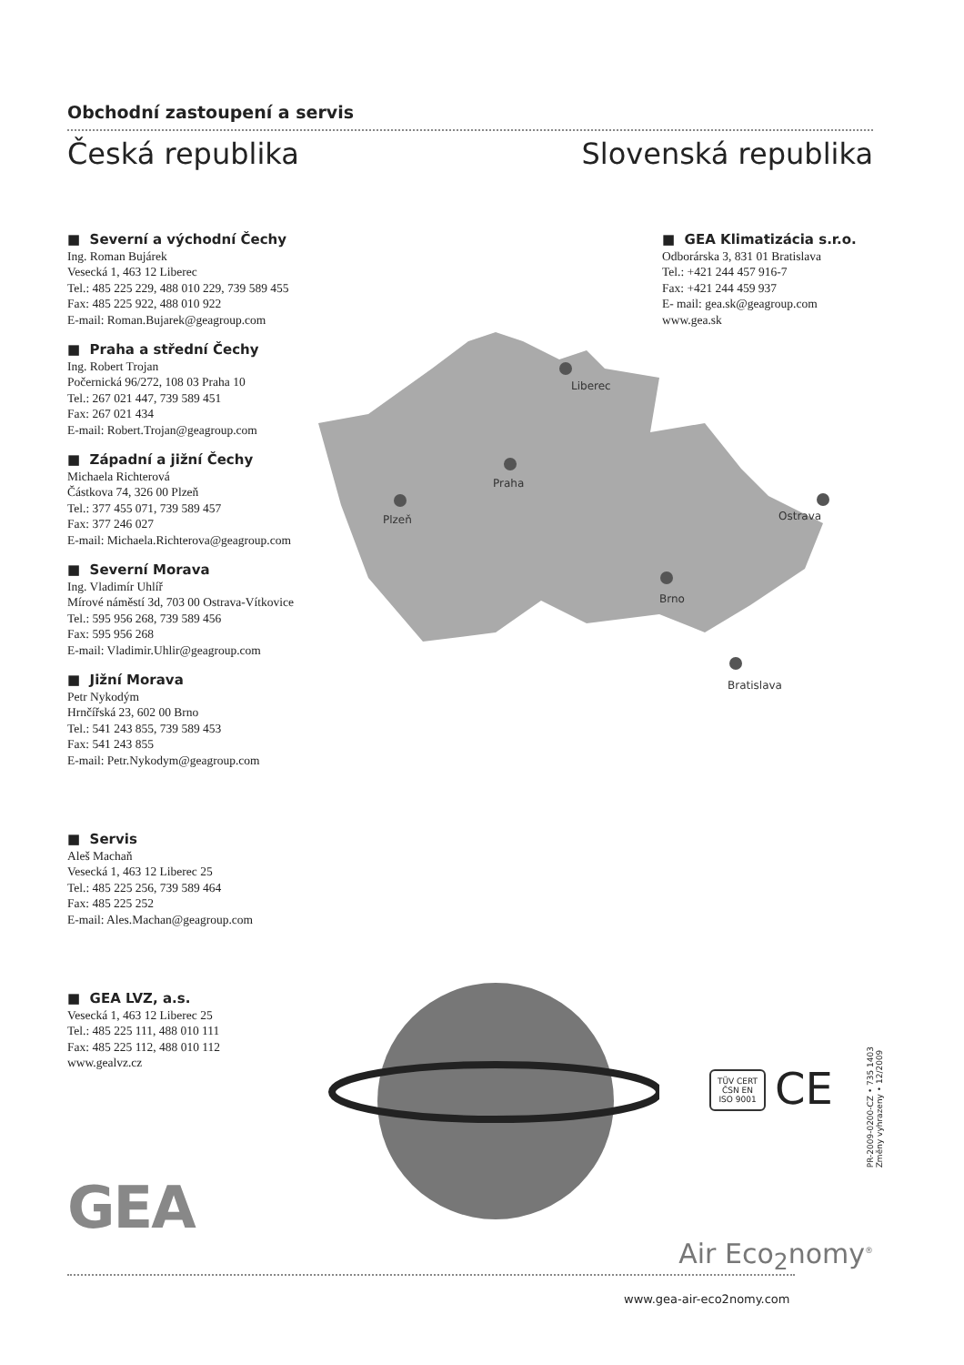Obchodní zastoupení a servis
Česká republika Slovenská republika
■ Severní a východní Čechy
Ing. Roman Bujárek
Vesecká 1, 463 12 Liberec
Tel.: 485 225 229, 488 010 229, 739 589 455
Fax: 485 225 922, 488 010 922
E-mail: Roman.Bujarek@geagroup.com
■ Praha a střední Čechy
Ing. Robert Trojan
Počernická 96/272, 108 03 Praha 10
Tel.: 267 021 447, 739 589 451
Fax: 267 021 434
E-mail: Robert.Trojan@geagroup.com
■ Západní a jižní Čechy
Michaela Richterová
Částkova 74, 326 00 Plzeň
Tel.: 377 455 071, 739 589 457
Fax: 377 246 027
E-mail: Michaela.Richterova@geagroup.com
■ Severní Morava
Ing. Vladimír Uhlíř
Mírové náměstí 3d, 703 00 Ostrava-Vítkovice
Tel.: 595 956 268, 739 589 456
Fax: 595 956 268
E-mail: Vladimir.Uhlir@geagroup.com
■ Jižní Morava
Petr Nykodým
Hrnčířská 23, 602 00 Brno
Tel.: 541 243 855, 739 589 453
Fax: 541 243 855
E-mail: Petr.Nykodym@geagroup.com
■ Servis
Aleš Machaň
Vesecká 1, 463 12 Liberec 25
Tel.: 485 225 256, 739 589 464
Fax: 485 225 252
E-mail: Ales.Machan@geagroup.com
■ GEA LVZ, a.s.
Vesecká 1, 463 12 Liberec 25
Tel.: 485 225 111, 488 010 111
Fax: 485 225 112, 488 010 112
www.gealvz.cz
■ GEA Klimatizácia s.r.o.
Odborárska 3, 831 01 Bratislava
Tel.: +421 244 457 916-7
Fax: +421 244 459 937
E- mail: gea.sk@geagroup.com
www.gea.sk
Liberec
Praha
Plzeň
Ostrava
Brno
Bratislava
TÜV CERT
ČSN EN ISO 9001
CE
PR-2009-0200-CZ • 735 1403
Změny vyhrazeny • 12/2009
GEA
Air Eco<sub>2</sub>nomy<sup>®</sup>
www.gea-air-eco2nomy.com